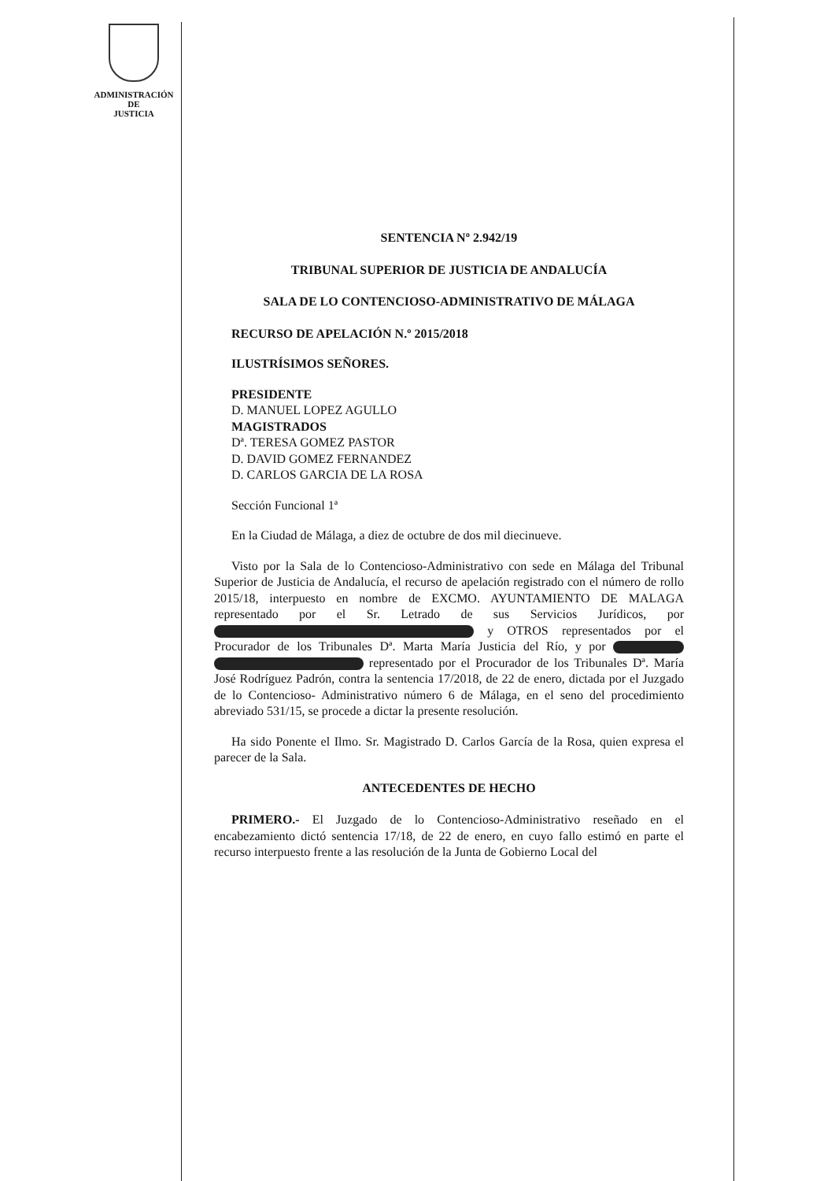ADMINISTRACIÓN
DE
JUSTICIA
SENTENCIA Nº 2.942/19
TRIBUNAL SUPERIOR DE JUSTICIA DE ANDALUCÍA
SALA DE LO CONTENCIOSO-ADMINISTRATIVO DE MÁLAGA
RECURSO DE APELACIÓN N.º 2015/2018
ILUSTRÍSIMOS SEÑORES.
PRESIDENTE
D. MANUEL LOPEZ AGULLO
MAGISTRADOS
Dª. TERESA GOMEZ PASTOR
D. DAVID GOMEZ FERNANDEZ
D. CARLOS GARCIA DE LA ROSA
Sección Funcional 1ª
En la Ciudad de Málaga, a diez de octubre de dos mil diecinueve.
Visto por la Sala de lo Contencioso-Administrativo con sede en Málaga del Tribunal Superior de Justicia de Andalucía, el recurso de apelación registrado con el número de rollo 2015/18, interpuesto en nombre de EXCMO. AYUNTAMIENTO DE MALAGA representado por el Sr. Letrado de sus Servicios Jurídicos, por y OTROS representados por el Procurador de los Tribunales Dª. Marta María Justicia del Río, y por representado por el Procurador de los Tribunales Dª. María José Rodríguez Padrón, contra la sentencia 17/2018, de 22 de enero, dictada por el Juzgado de lo Contencioso- Administrativo número 6 de Málaga, en el seno del procedimiento abreviado 531/15, se procede a dictar la presente resolución.
Ha sido Ponente el Ilmo. Sr. Magistrado D. Carlos García de la Rosa, quien expresa el parecer de la Sala.
ANTECEDENTES DE HECHO
PRIMERO.- El Juzgado de lo Contencioso-Administrativo reseñado en el encabezamiento dictó sentencia 17/18, de 22 de enero, en cuyo fallo estimó en parte el recurso interpuesto frente a las resolución de la Junta de Gobierno Local del